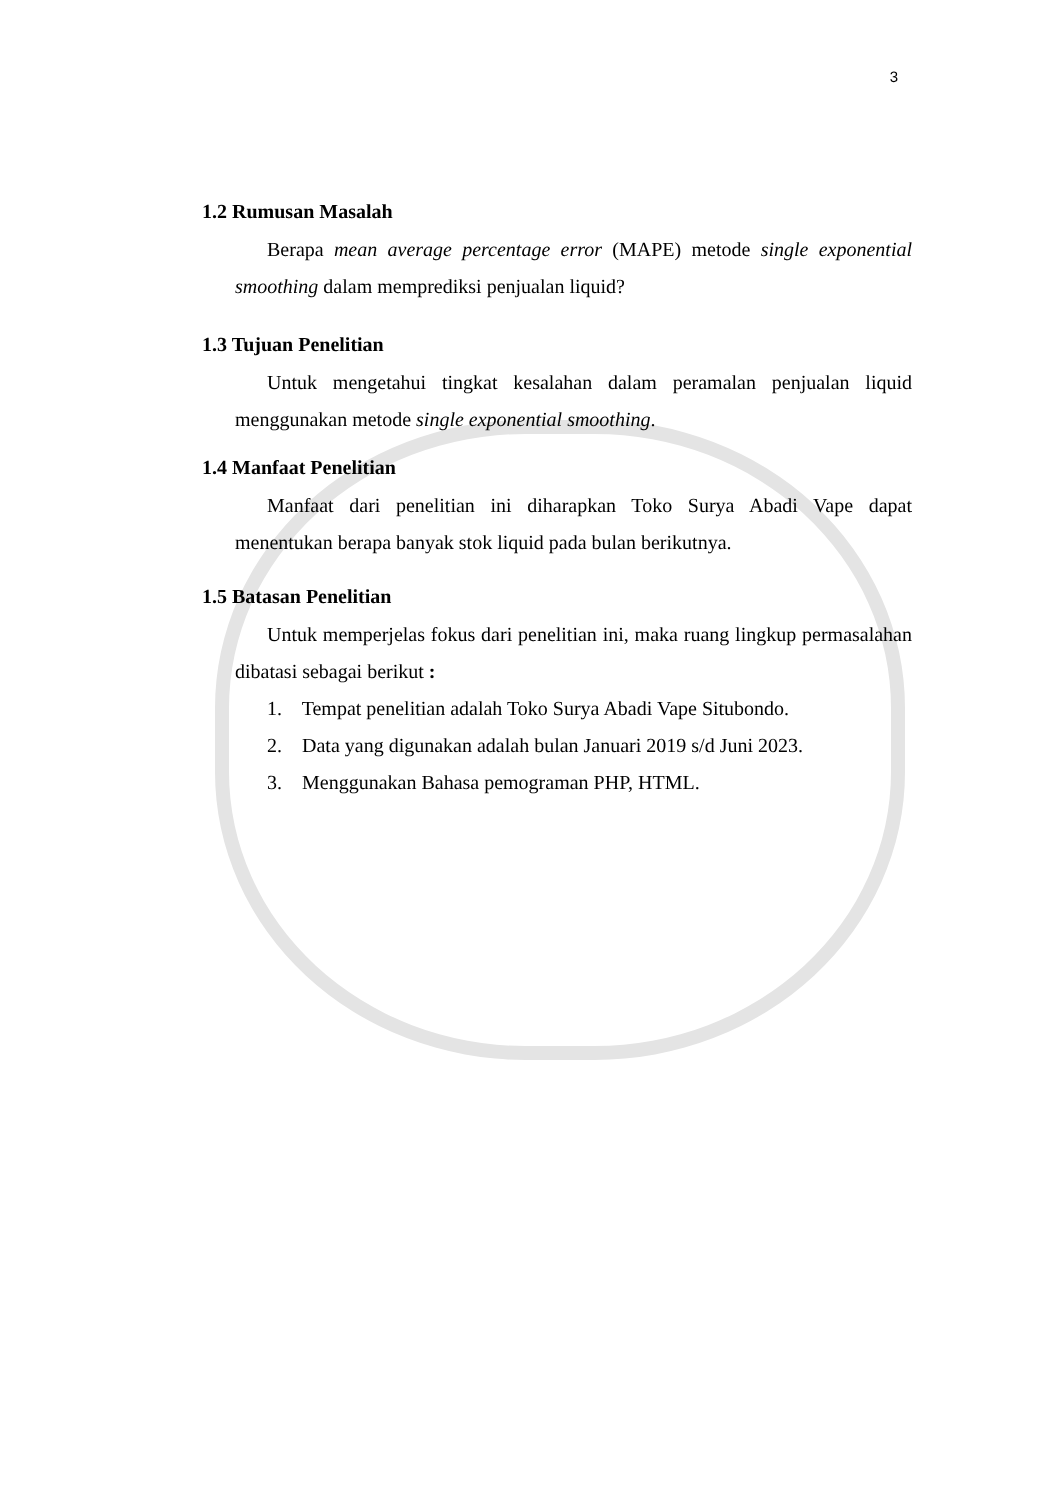3
1.2 Rumusan Masalah
Berapa mean average percentage error (MAPE) metode single exponential smoothing dalam memprediksi penjualan liquid?
1.3 Tujuan Penelitian
Untuk mengetahui tingkat kesalahan dalam peramalan penjualan liquid menggunakan metode single exponential smoothing.
1.4 Manfaat Penelitian
Manfaat dari penelitian ini diharapkan Toko Surya Abadi Vape dapat menentukan berapa banyak stok liquid pada bulan berikutnya.
1.5 Batasan Penelitian
Untuk memperjelas fokus dari penelitian ini, maka ruang lingkup permasalahan dibatasi sebagai berikut :
1. Tempat penelitian adalah Toko Surya Abadi Vape Situbondo.
2. Data yang digunakan adalah bulan Januari 2019 s/d Juni 2023.
3. Menggunakan Bahasa pemograman PHP, HTML.